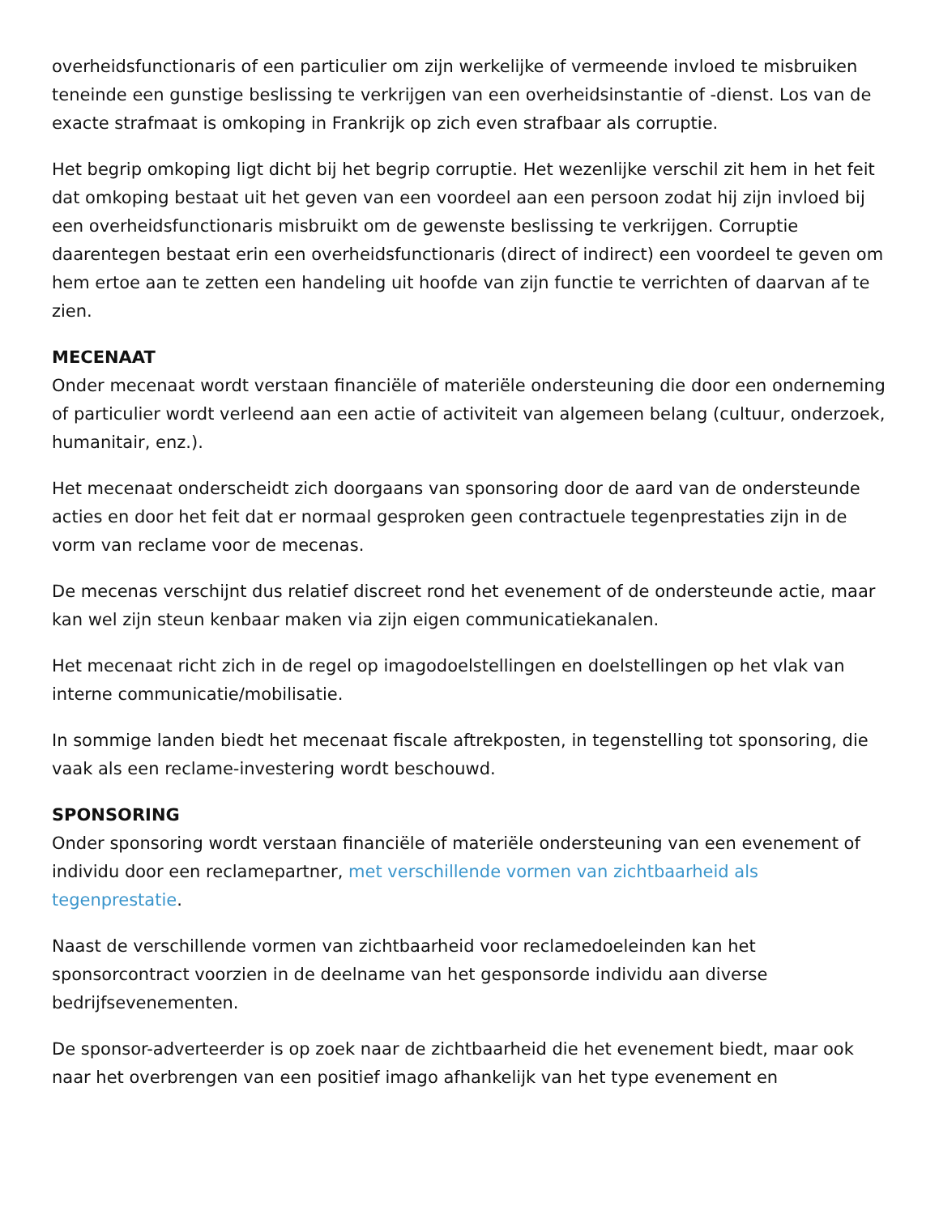overheidsfunctionaris of een particulier om zijn werkelijke of vermeende invloed te misbruiken teneinde een gunstige beslissing te verkrijgen van een overheidsinstantie of -dienst. Los van de exacte strafmaat is omkoping in Frankrijk op zich even strafbaar als corruptie.
Het begrip omkoping ligt dicht bij het begrip corruptie. Het wezenlijke verschil zit hem in het feit dat omkoping bestaat uit het geven van een voordeel aan een persoon zodat hij zijn invloed bij een overheidsfunctionaris misbruikt om de gewenste beslissing te verkrijgen. Corruptie daarentegen bestaat erin een overheidsfunctionaris (direct of indirect) een voordeel te geven om hem ertoe aan te zetten een handeling uit hoofde van zijn functie te verrichten of daarvan af te zien.
MECENAAT
Onder mecenaat wordt verstaan financiële of materiële ondersteuning die door een onderneming of particulier wordt verleend aan een actie of activiteit van algemeen belang (cultuur, onderzoek, humanitair, enz.).
Het mecenaat onderscheidt zich doorgaans van sponsoring door de aard van de ondersteunde acties en door het feit dat er normaal gesproken geen contractuele tegenprestaties zijn in de vorm van reclame voor de mecenas.
De mecenas verschijnt dus relatief discreet rond het evenement of de ondersteunde actie, maar kan wel zijn steun kenbaar maken via zijn eigen communicatiekanalen.
Het mecenaat richt zich in de regel op imagodoelstellingen en doelstellingen op het vlak van interne communicatie/mobilisatie.
In sommige landen biedt het mecenaat fiscale aftrekposten, in tegenstelling tot sponsoring, die vaak als een reclame-investering wordt beschouwd.
SPONSORING
Onder sponsoring wordt verstaan financiële of materiële ondersteuning van een evenement of individu door een reclamepartner, met verschillende vormen van zichtbaarheid als tegenprestatie.
Naast de verschillende vormen van zichtbaarheid voor reclamedoeleinden kan het sponsorcontract voorzien in de deelname van het gesponsorde individu aan diverse bedrijfsevenementen.
De sponsor-adverteerder is op zoek naar de zichtbaarheid die het evenement biedt, maar ook naar het overbrengen van een positief imago afhankelijk van het type evenement en